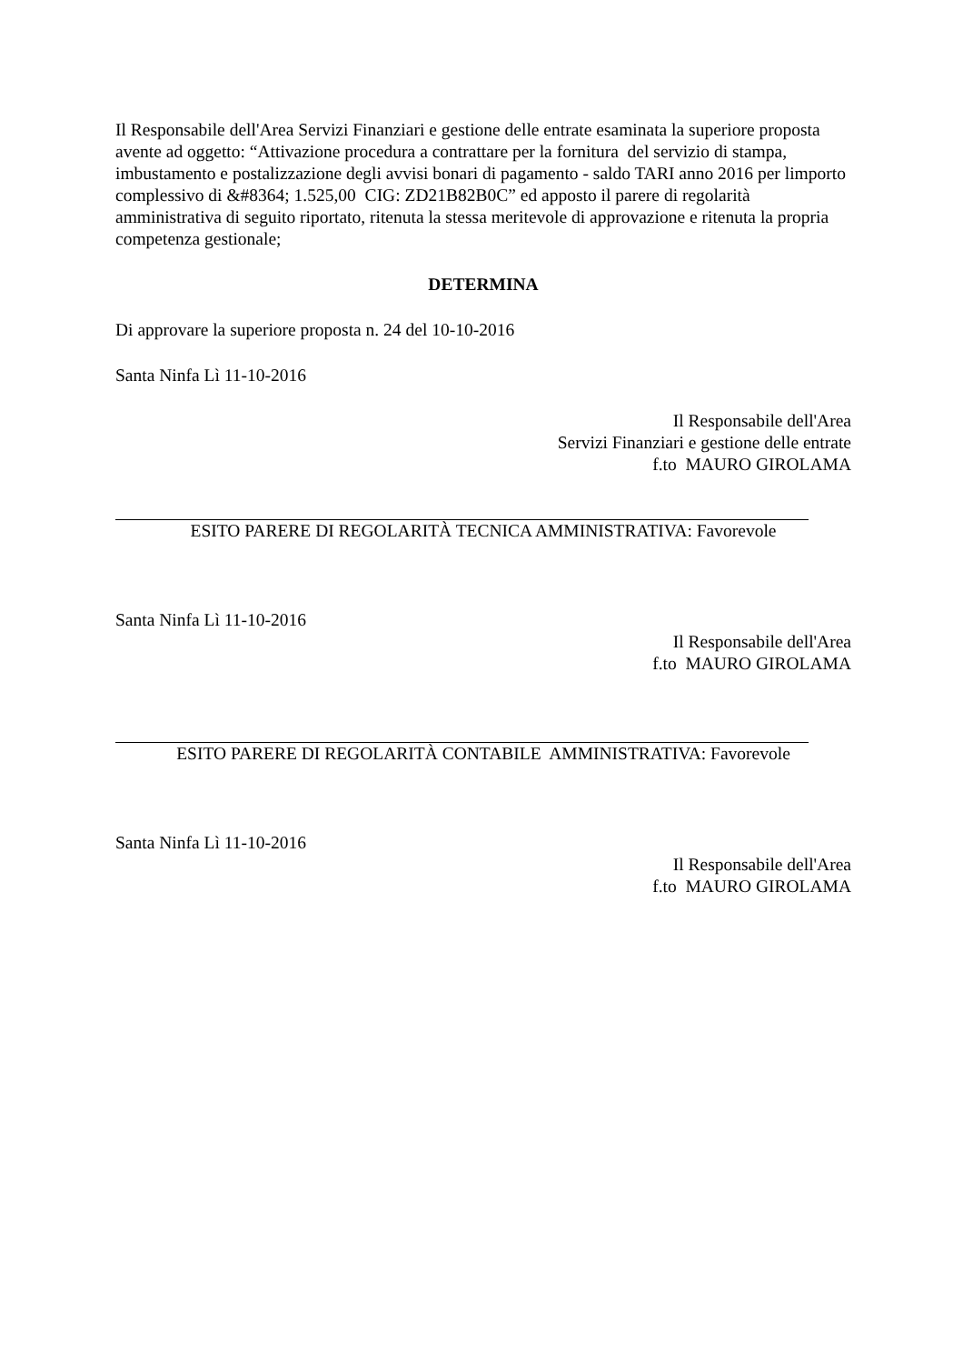Il Responsabile dell'Area Servizi Finanziari e gestione delle entrate esaminata la superiore proposta avente ad oggetto: “Attivazione procedura a contrattare per la fornitura del servizio di stampa, imbustamento e postalizzazione degli avvisi bonari di pagamento - saldo TARI anno 2016 per limporto complessivo di &#8364; 1.525,00 CIG: ZD21B82B0C” ed apposto il parere di regolarità amministrativa di seguito riportato, ritenuta la stessa meritevole di approvazione e ritenuta la propria competenza gestionale;
DETERMINA
Di approvare la superiore proposta n. 24 del 10-10-2016
Santa Ninfa Lì 11-10-2016
Il Responsabile dell'Area
Servizi Finanziari e gestione delle entrate
f.to MAURO GIROLAMA
ESITO PARERE DI REGOLARITÀ TECNICA AMMINISTRATIVA: Favorevole
Santa Ninfa Lì 11-10-2016
Il Responsabile dell'Area
f.to MAURO GIROLAMA
ESITO PARERE DI REGOLARITÀ CONTABILE AMMINISTRATIVA: Favorevole
Santa Ninfa Lì 11-10-2016
Il Responsabile dell'Area
f.to MAURO GIROLAMA